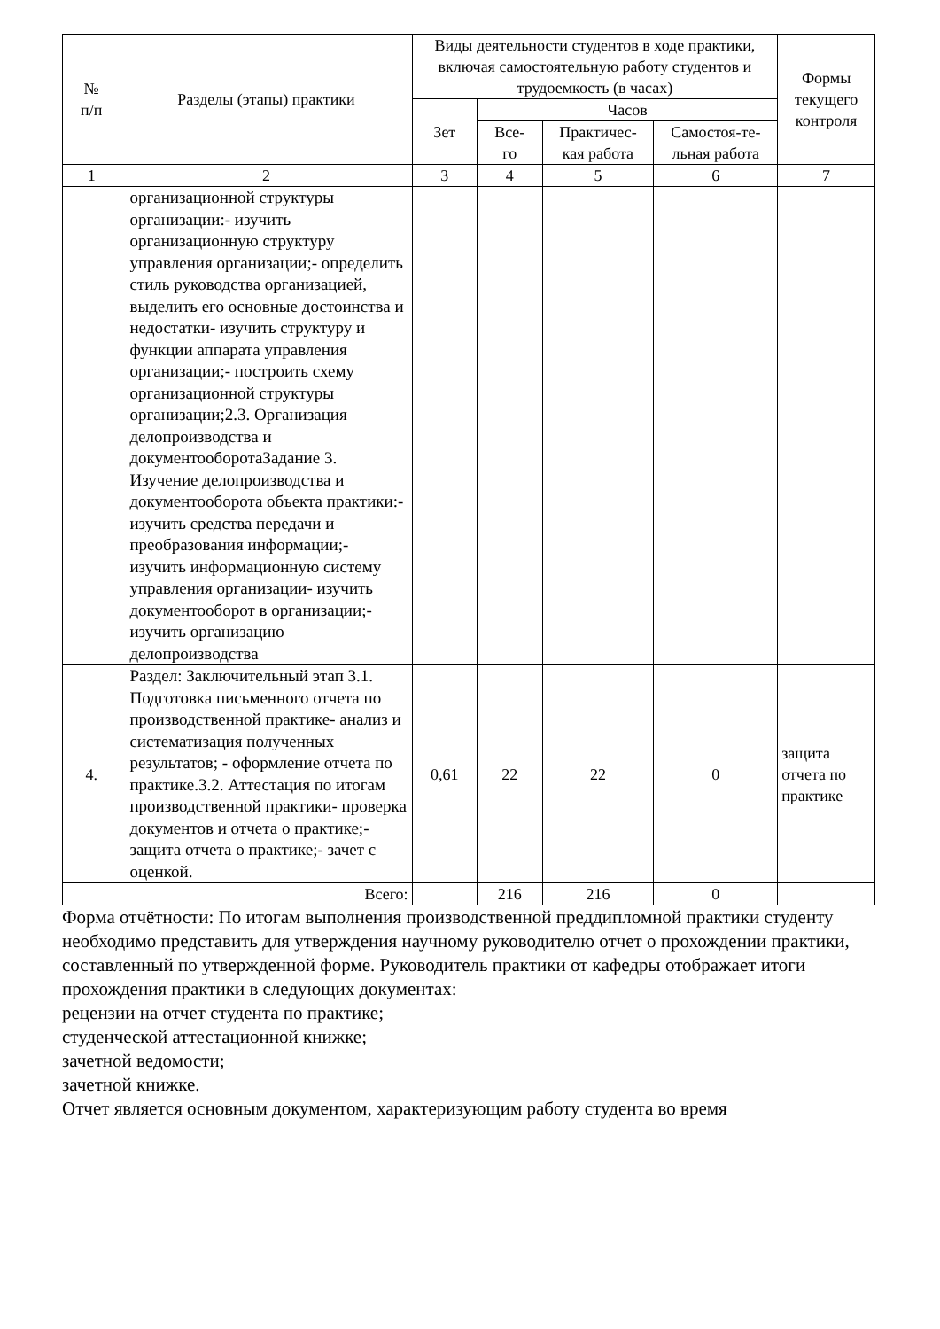| № п/п | Разделы (этапы) практики | Виды деятельности студентов в ходе практики, включая самостоятельную работу студентов и трудоемкость (в часах) | | | | Формы текущего контроля |
| --- | --- | --- | --- | --- | --- | --- |
| | | Зет | Часов | | | |
| | | | Все- го | Практичес- кая работа | Самостоя-те- льная работа | |
| 1 | 2 | 3 | 4 | 5 | 6 | 7 |
| | организационной структуры организации:- изучить организационную структуру управления организации;- определить стиль руководства организацией, выделить его основные достоинства и недостатки- изучить структуру и функции аппарата управления организации;- построить схему организационной структуры организации;2.3. Организация делопроизводства и документооборотаЗадание 3. Изучение делопроизводства и документооборота объекта практики:- изучить средства передачи и преобразования информации;- изучить информационную систему управления организации- изучить документооборот в организации;- изучить организацию делопроизводства | | | | | |
| 4. | Раздел: Заключительный этап 3.1. Подготовка письменного отчета по производственной практике- анализ и систематизация полученных результатов; - оформление отчета по практике.3.2. Аттестация по итогам производственной практики- проверка документов и отчета о практике;- защита отчета о практике;- зачет с оценкой. | 0,61 | 22 | 22 | 0 | защита отчета по практике |
| | Всего: | | 216 | 216 | 0 | |
Форма отчётности: По итогам выполнения производственной преддипломной практики студенту необходимо представить для утверждения научному руководителю отчет о прохождении практики, составленный по утвержденной форме. Руководитель практики от кафедры отображает итоги прохождения практики в следующих документах:
рецензии на отчет студента по практике;
студенческой аттестационной книжке;
зачетной ведомости;
зачетной книжке.
Отчет является основным документом, характеризующим работу студента во время